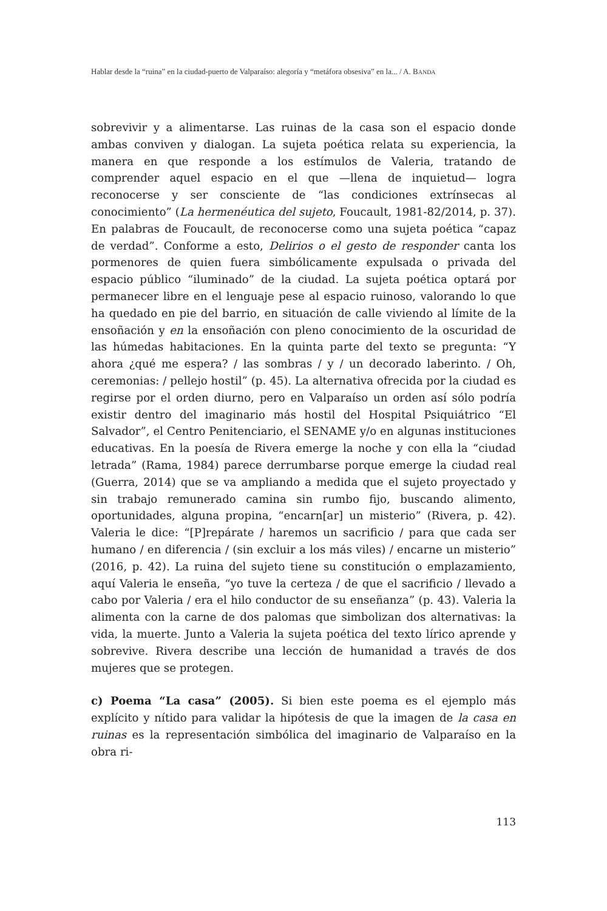Hablar desde la “ruina” en la ciudad-puerto de Valparaíso: alegoría y “metáfora obsesiva” en la... / A. BANDA
sobrevivir y a alimentarse. Las ruinas de la casa son el espacio donde ambas conviven y dialogan. La sujeta poética relata su experiencia, la manera en que responde a los estímulos de Valeria, tratando de comprender aquel espacio en el que —llena de inquietud— logra reconocerse y ser consciente de “las condiciones extrínsecas al conocimiento” (La hermenéutica del sujeto, Foucault, 1981-82/2014, p. 37). En palabras de Foucault, de reconocerse como una sujeta poética “capaz de verdad”. Conforme a esto, Delirios o el gesto de responder canta los pormenores de quien fuera simbólicamente expulsada o privada del espacio público “iluminado” de la ciudad. La sujeta poética optará por permanecer libre en el lenguaje pese al espacio ruinoso, valorando lo que ha quedado en pie del barrio, en situación de calle viviendo al límite de la ensoñación y en la ensoñación con pleno conocimiento de la oscuridad de las húmedas habitaciones. En la quinta parte del texto se pregunta: “Y ahora ¿qué me espera? / las sombras / y / un decorado laberinto. / Oh, ceremonias: / pellejo hostil” (p. 45). La alternativa ofrecida por la ciudad es regirse por el orden diurno, pero en Valparaíso un orden así sólo podría existir dentro del imaginario más hostil del Hospital Psiquiátrico “El Salvador”, el Centro Penitenciario, el SENAME y/o en algunas instituciones educativas. En la poesía de Rivera emerge la noche y con ella la “ciudad letrada” (Rama, 1984) parece derrumbarse porque emerge la ciudad real (Guerra, 2014) que se va ampliando a medida que el sujeto proyectado y sin trabajo remunerado camina sin rumbo fijo, buscando alimento, oportunidades, alguna propina, “encarn[ar] un misterio” (Rivera, p. 42). Valeria le dice: “[P]repárate / haremos un sacrificio / para que cada ser humano / en diferencia / (sin excluir a los más viles) / encarne un misterio” (2016, p. 42). La ruina del sujeto tiene su constitución o emplazamiento, aquí Valeria le enseña, “yo tuve la certeza / de que el sacrificio / llevado a cabo por Valeria / era el hilo conductor de su enseñanza” (p. 43). Valeria la alimenta con la carne de dos palomas que simbolizan dos alternativas: la vida, la muerte. Junto a Valeria la sujeta poética del texto lírico aprende y sobrevive. Rivera describe una lección de humanidad a través de dos mujeres que se protegen.
c) Poema “La casa” (2005). Si bien este poema es el ejemplo más explícito y nítido para validar la hipótesis de que la imagen de la casa en ruinas es la representación simbólica del imaginario de Valparaíso en la obra ri-
113